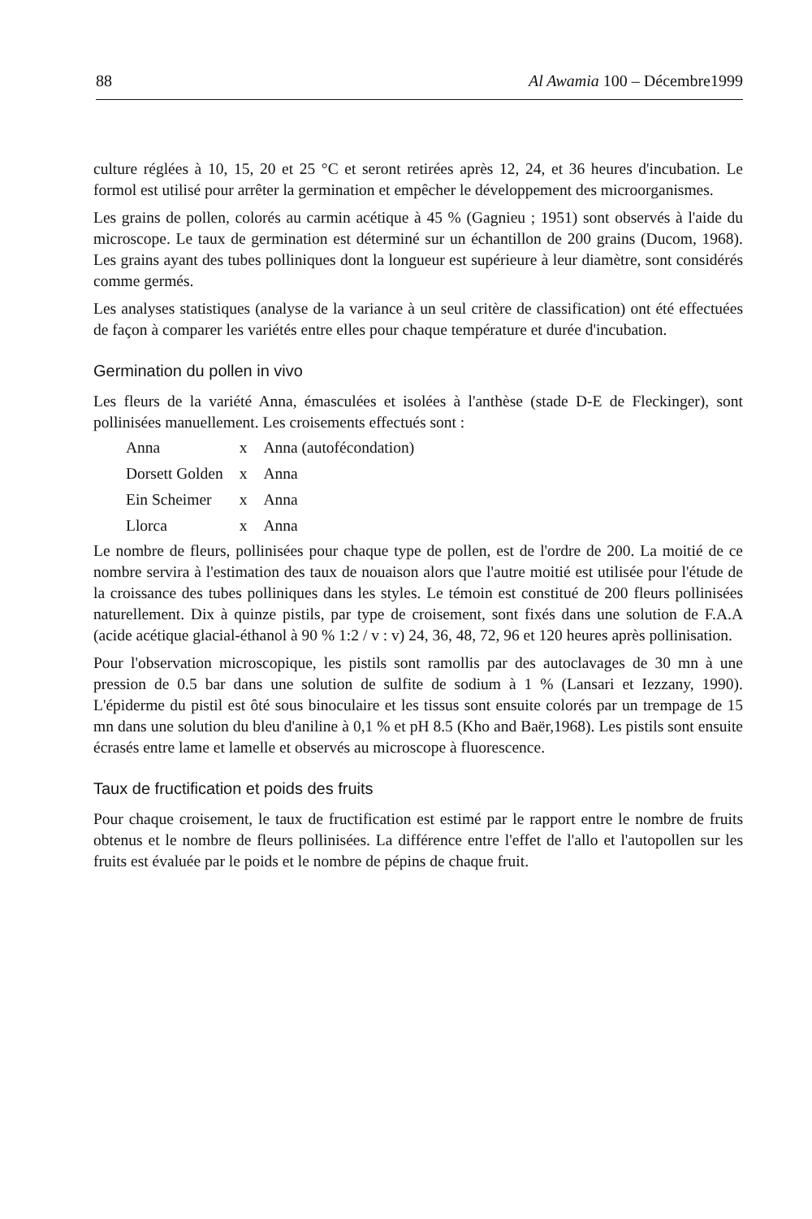88 Al Awamia 100 – Décembre1999
culture réglées à 10, 15, 20 et 25 °C et seront retirées après 12, 24, et 36 heures d'incubation. Le formol est utilisé pour arrêter la germination et empêcher le développement des microorganismes.
Les grains de pollen, colorés au carmin acétique à 45 % (Gagnieu ; 1951) sont observés à l'aide du microscope. Le taux de germination est déterminé sur un échantillon de 200 grains (Ducom, 1968). Les grains ayant des tubes polliniques dont la longueur est supérieure à leur diamètre, sont considérés comme germés.
Les analyses statistiques (analyse de la variance à un seul critère de classification) ont été effectuées de façon à comparer les variétés entre elles pour chaque température et durée d'incubation.
Germination du pollen in vivo
Les fleurs de la variété Anna, émasculées et isolées à l'anthèse (stade D-E de Fleckinger), sont pollinisées manuellement. Les croisements effectués sont :
| Anna | x | Anna (autofécondation) |
| Dorsett Golden | x | Anna |
| Ein Scheimer | x | Anna |
| Llorca | x | Anna |
Le nombre de fleurs, pollinisées pour chaque type de pollen, est de l'ordre de 200. La moitié de ce nombre servira à l'estimation des taux de nouaison alors que l'autre moitié est utilisée pour l'étude de la croissance des tubes polliniques dans les styles. Le témoin est constitué de 200 fleurs pollinisées naturellement. Dix à quinze pistils, par type de croisement, sont fixés dans une solution de F.A.A (acide acétique glacial-éthanol à 90 % 1:2 / v : v) 24, 36, 48, 72, 96 et 120 heures après pollinisation.
Pour l'observation microscopique, les pistils sont ramollis par des autoclavages de 30 mn à une pression de 0.5 bar dans une solution de sulfite de sodium à 1 % (Lansari et Iezzany, 1990). L'épiderme du pistil est ôté sous binoculaire et les tissus sont ensuite colorés par un trempage de 15 mn dans une solution du bleu d'aniline à 0,1 % et pH 8.5 (Kho and Baër,1968). Les pistils sont ensuite écrasés entre lame et lamelle et observés au microscope à fluorescence.
Taux de fructification et poids des fruits
Pour chaque croisement, le taux de fructification est estimé par le rapport entre le nombre de fruits obtenus et le nombre de fleurs pollinisées. La différence entre l'effet de l'allo et l'autopollen sur les fruits est évaluée par le poids et le nombre de pépins de chaque fruit.